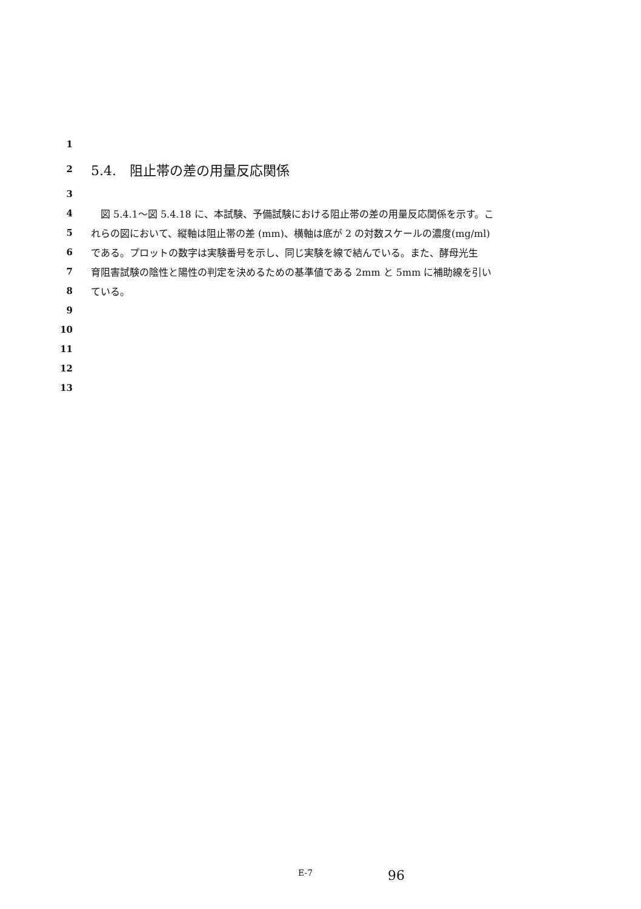1
2 5.4.　阻止帯の差の用量反応関係
3
4　図 5.4.1～図 5.4.18 に、本試験、予備試験における阻止帯の差の用量反応関係を示す。こ
5 れらの図において、縦軸は阻止帯の差 (mm)、横軸は底が 2 の対数スケールの濃度(mg/ml)
6 である。プロットの数字は実験番号を示し、同じ実験を線で結んでいる。また、酵母光生
7 育阻害試験の陰性と陽性の判定を決めるための基準値である 2mm と 5mm に補助線を引い
8 ている。
9
10
11
12
13
E-7 96